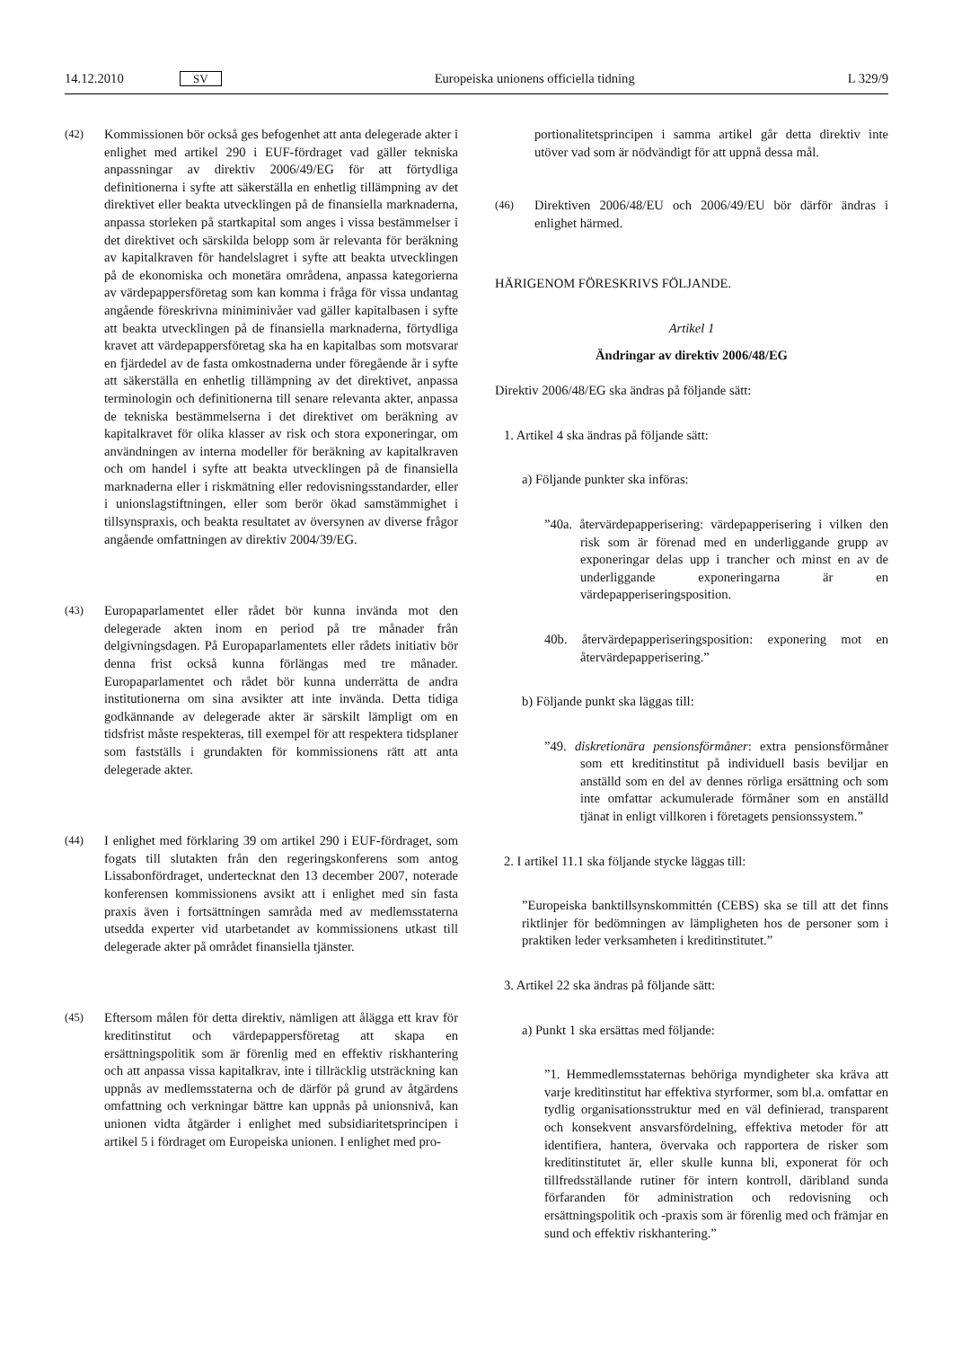14.12.2010 SV Europeiska unionens officiella tidning L 329/9
(42) Kommissionen bör också ges befogenhet att anta delegerade akter i enlighet med artikel 290 i EUF-fördraget vad gäller tekniska anpassningar av direktiv 2006/49/EG för att förtydliga definitionerna i syfte att säkerställa en enhetlig tillämpning av det direktivet eller beakta utvecklingen på de finansiella marknaderna, anpassa storleken på startkapital som anges i vissa bestämmelser i det direktivet och särskilda belopp som är relevanta för beräkning av kapitalkraven för handelslagret i syfte att beakta utvecklingen på de ekonomiska och monetära områdena, anpassa kategorierna av värdepappersföretag som kan komma i fråga för vissa undantag angående föreskrivna miniminivåer vad gäller kapitalbasen i syfte att beakta utvecklingen på de finansiella marknaderna, förtydliga kravet att värdepappersföretag ska ha en kapitalbas som motsvarar en fjärdedel av de fasta omkostnaderna under föregående år i syfte att säkerställa en enhetlig tillämpning av det direktivet, anpassa terminologin och definitionerna till senare relevanta akter, anpassa de tekniska bestämmelserna i det direktivet om beräkning av kapitalkravet för olika klasser av risk och stora exponeringar, om användningen av interna modeller för beräkning av kapitalkraven och om handel i syfte att beakta utvecklingen på de finansiella marknaderna eller i riskmätning eller redovisningsstandarder, eller i unionslagstiftningen, eller som berör ökad samstämmighet i tillsynspraxis, och beakta resultatet av översynen av diverse frågor angående omfattningen av direktiv 2004/39/EG.
(43) Europaparlamentet eller rådet bör kunna invända mot den delegerade akten inom en period på tre månader från delgivningsdagen. På Europaparlamentets eller rådets initiativ bör denna frist också kunna förlängas med tre månader. Europaparlamentet och rådet bör kunna underrätta de andra institutionerna om sina avsikter att inte invända. Detta tidiga godkännande av delegerade akter är särskilt lämpligt om en tidsfrist måste respekteras, till exempel för att respektera tidsplaner som fastställs i grundakten för kommissionens rätt att anta delegerade akter.
(44) I enlighet med förklaring 39 om artikel 290 i EUF-fördraget, som fogats till slutakten från den regeringskonferens som antog Lissabonfördraget, undertecknat den 13 december 2007, noterade konferensen kommissionens avsikt att i enlighet med sin fasta praxis även i fortsättningen samråda med av medlemsstaterna utsedda experter vid utarbetandet av kommissionens utkast till delegerade akter på området finansiella tjänster.
(45) Eftersom målen för detta direktiv, nämligen att ålägga ett krav för kreditinstitut och värdepappersföretag att skapa en ersättningspolitik som är förenlig med en effektiv riskhantering och att anpassa vissa kapitalkrav, inte i tillräcklig utsträckning kan uppnås av medlemsstaterna och de därför på grund av åtgärdens omfattning och verkningar bättre kan uppnås på unionsnivå, kan unionen vidta åtgärder i enlighet med subsidiaritetsprincipen i artikel 5 i fördraget om Europeiska unionen. I enlighet med pro-
portionalitetsprincipen i samma artikel går detta direktiv inte utöver vad som är nödvändigt för att uppnå dessa mål.
(46) Direktiven 2006/48/EU och 2006/49/EU bör därför ändras i enlighet härmed.
HÄRIGENOM FÖRESKRIVS FÖLJANDE.
Artikel 1
Ändringar av direktiv 2006/48/EG
Direktiv 2006/48/EG ska ändras på följande sätt:
1. Artikel 4 ska ändras på följande sätt:
a) Följande punkter ska införas:
”40a. återvärdepapperisering: värdepapperisering i vilken den risk som är förenad med en underliggande grupp av exponeringar delas upp i trancher och minst en av de underliggande exponeringarna är en värdepapperiseringsposition.
40b. återvärdepapperiseringsposition: exponering mot en återvärdepapperisering.”
b) Följande punkt ska läggas till:
”49. diskretionära pensionsförmåner: extra pensionsförmåner som ett kreditinstitut på individuell basis beviljar en anställd som en del av dennes rörliga ersättning och som inte omfattar ackumulerade förmåner som en anställd tjänat in enligt villkoren i företagets pensionssystem.”
2. I artikel 11.1 ska följande stycke läggas till:
”Europeiska banktillsynskommittén (CEBS) ska se till att det finns riktlinjer för bedömningen av lämpligheten hos de personer som i praktiken leder verksamheten i kreditinstitutet.”
3. Artikel 22 ska ändras på följande sätt:
a) Punkt 1 ska ersättas med följande:
”1. Hemmedlemsstaternas behöriga myndigheter ska kräva att varje kreditinstitut har effektiva styrformer, som bl.a. omfattar en tydlig organisationsstruktur med en väl definierad, transparent och konsekvent ansvarsfördelning, effektiva metoder för att identifiera, hantera, övervaka och rapportera de risker som kreditinstitutet är, eller skulle kunna bli, exponerat för och tillfredsställande rutiner för intern kontroll, däribland sunda förfaranden för administration och redovisning och ersättningspolitik och -praxis som är förenlig med och främjar en sund och effektiv riskhantering.”